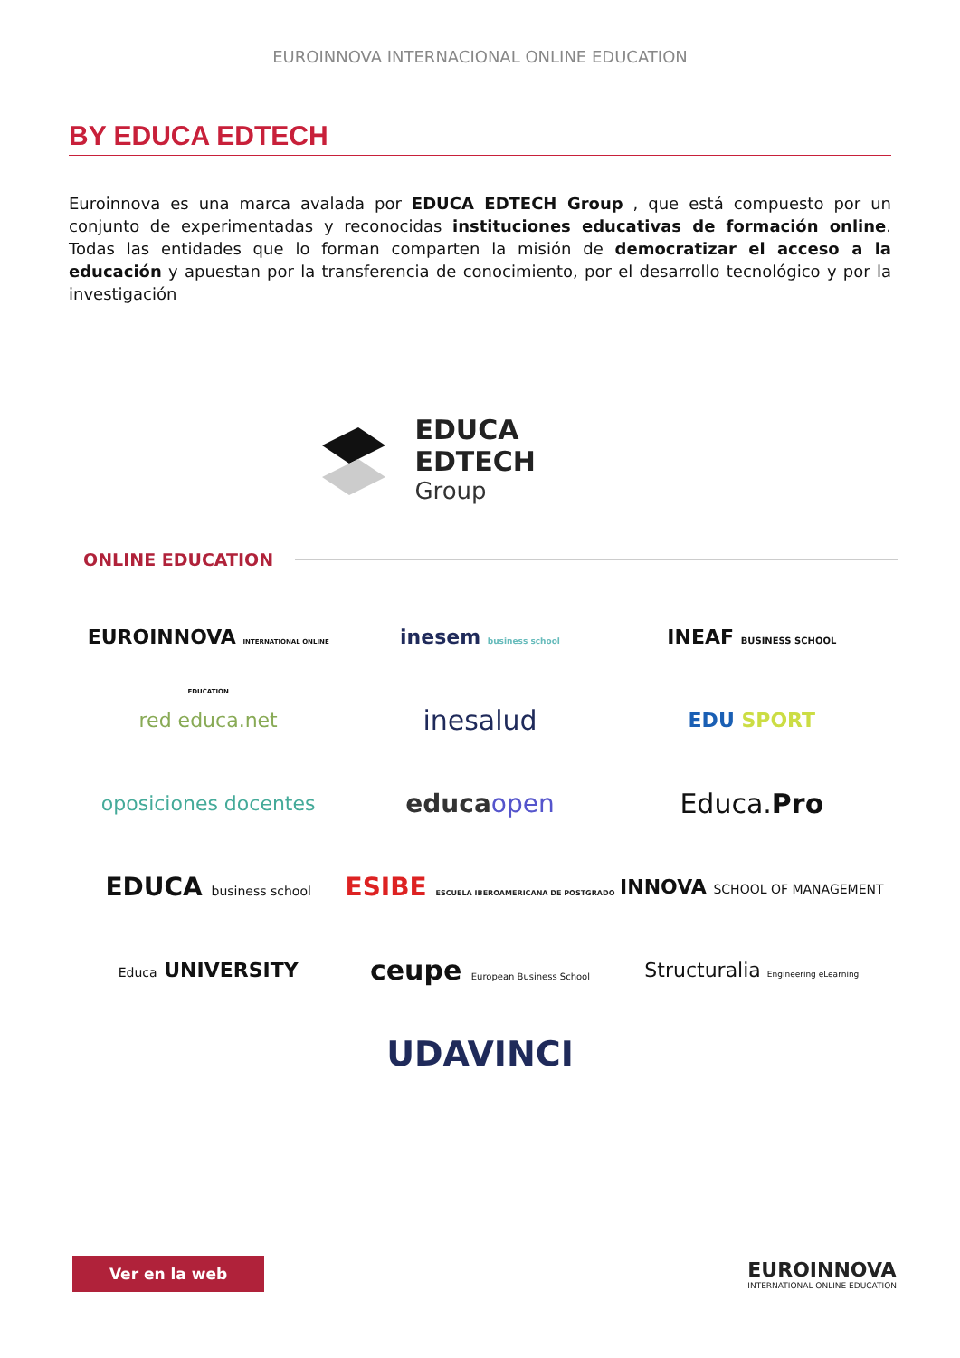EUROINNOVA INTERNACIONAL ONLINE EDUCATION
BY EDUCA EDTECH
Euroinnova es una marca avalada por EDUCA EDTECH Group , que está compuesto por un conjunto de experimentadas y reconocidas instituciones educativas de formación online. Todas las entidades que lo forman comparten la misión de democratizar el acceso a la educación y apuestan por la transferencia de conocimiento, por el desarrollo tecnológico y por la investigación
EDUCA EDTECH
Group
ONLINE EDUCATION
EUROINNOVA INTERNATIONAL ONLINE EDUCATION
inesem business school
INEAF BUSINESS SCHOOL
red educa.net
inesalud
EDU SPORT
oposiciones docentes
educaopen
Educa.Pro
EDUCA business school
ESIBE ESCUELA IBEROAMERICANA DE POSTGRADO
INNOVA SCHOOL OF MANAGEMENT
Educa UNIVERSITY
ceupe European Business School
Structuralia Engineering eLearning
UDAVINCI
Ver en la web
EUROINNOVA
INTERNATIONAL ONLINE EDUCATION